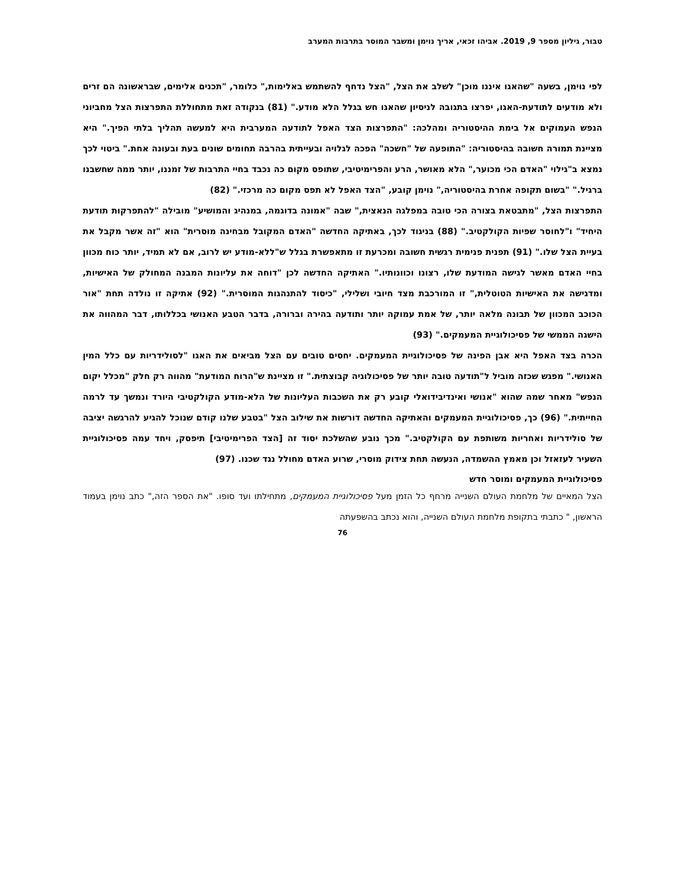טבור, גיליון מספר 9, 2019. אביהו זכאי, אריך נוימן ומשבר המוסר בתרבות המערב
לפי נוימן, בשעה "שהאגו איננו מוכן" לשלב את הצל, "הצל נדחף להשתמש באלימות," כלומר, "תכנים אלימים, שבראשונה הם זרים ולא מודעים לתודעת-האגו, יפרצו בתגובה לניסיון שהאגו חש בגלל הלא מודע." (81) בנקודה זאת מתחוללת התפרצות הצל מחביוני הנפש העמוקים אל בימת ההיסטוריה ומהלכה: "התפרצות הצד האפל לתודעה המערבית היא למעשה תהליך בלתי הפיך." היא מציינת תמורה חשובה בהיסטוריה: "התופעה של "חשכה" הפכה לגלויה ובעייתית בהרבה תחומים שונים בעת ובעונה אחת." ביטוי לכך נמצא ב"גילוי "האדם הכי מכוער," הלא מאושר, הרע והפרימיטיבי, שתופס מקום כה נכבד בחיי התרבות של זמננו, יותר ממה שחשבנו ברגיל." "בשום תקופה אחרת בהיסטוריה," נוימן קובע, "הצד האפל לא תפס מקום כה מרכזי." (82)
התפרצות הצל, "מתבטאת בצורה הכי טובה במפלגה הנאצית," שבה "אמונה בדוגמה, במנהיג והמושיע" מובילה "להתפרקות תודעת היחיד" ו"לחוסר שפיות הקולקטיב." (88) בניגוד לכך, באתיקה החדשה "האדם המקובל מבחינה מוסרית" הוא "זה אשר מקבל את בעיית הצל שלו." (91) תפנית פנימית רגשית חשובה ומכרעת זו מתאפשרת בגלל ש"ללא-מודע יש לרוב, אם לא תמיד, יותר כוח מכוון בחיי האדם מאשר לגישה המודעת שלו, רצונו וכוונותיו." האתיקה החדשה לכן "דוחה את עליונות המבנה המחולק של האישיות, ומדגישה את האישיות הטוטלית," זו המורכבת מצד חיובי ושלילי, "כיסוד להתנהגות המוסרית." (92) אתיקה זו נולדה תחת "אור הכוכב המכוון של תבונה מלאה יותר, של אמת עמוקה יותר ותודעה בהירה וברורה, בדבר הטבע האנושי בכללותו, דבר המהווה את הישגה הממשי של פסיכולוגיית המעמקים." (93)
הכרה בצד האפל היא אבן הפינה של פסיכולוגיית המעמקים. יחסים טובים עם הצל מביאים את האגו "לסולידריות עם כלל המין האנושי." מפגש שכזה מוביל ל"תודעה טובה יותר של פסיכולוגיה קבוצתית." זו מציינת ש"הרוח המודעת" מהווה רק חלק "מכלל יקום הנפש" מאחר שמה שהוא "אנושי ואינדיבידואלי קובע רק את השכבות העליונות של הלא-מודע הקולקטיבי היורד ונמשך עד לרמה החייתית." (96) כך, פסיכולוגיית המעמקים והאתיקה החדשה דורשות את שילוב הצל "בטבע שלנו קודם שנוכל להגיע להרגשה יציבה של סולידריות ואחריות משותפת עם הקולקטיב." מכך נובע שהשלכת יסוד זה [הצד הפרימיטיבי] תיפסק, ויחד עמה פסיכולוגיית השעיר לעזאזל וכן מאמץ ההשמדה, הנעשה תחת צידוק מוסרי, שרוע האדם מחולל נגד שכנו. (97)
פסיכולוגיית המעמקים ומוסר חדש
הצל המאיים של מלחמת העולם השנייה מרחף כל הזמן מעל פסיכולוגיית המעמקים, מתחילתו ועד סופו. "את הספר הזה," כתב נוימן בעמוד הראשון, " כתבתי בתקופת מלחמת העולם השנייה, והוא נכתב בהשפעתה
76